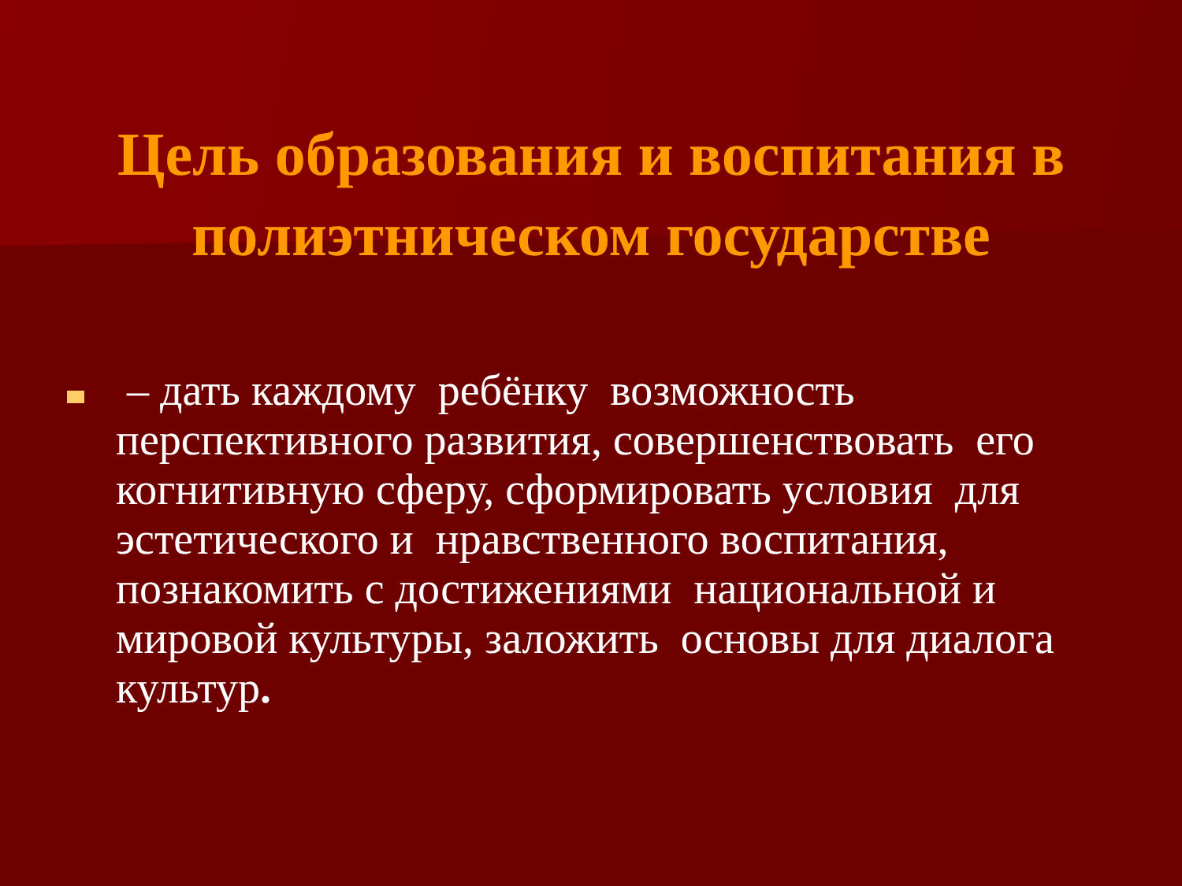Цель образования и воспитания в полиэтническом государстве
– дать каждому ребёнку возможность перспективного развития, совершенствовать его когнитивную сферу, сформировать условия для эстетического и нравственного воспитания, познакомить с достижениями национальной и мировой культуры, заложить основы для диалога культур.